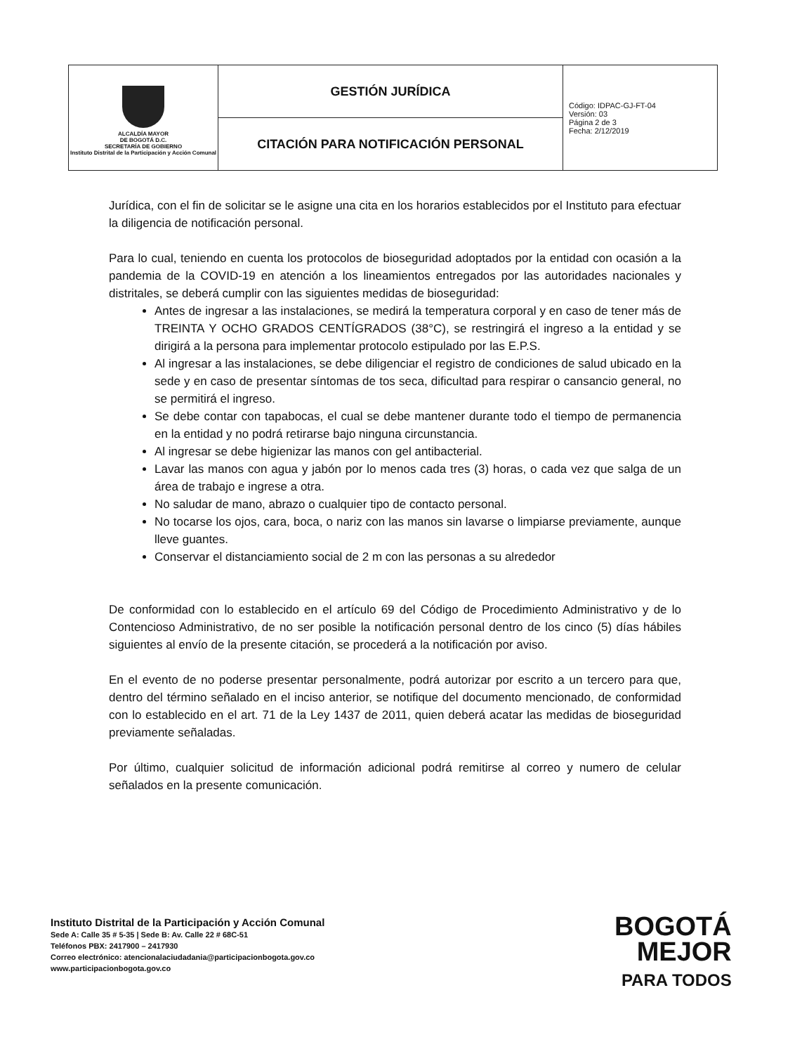| ALCALDÍA MAYOR DE BOGOTÁ D.C. SECRETARÍA DE GOBIERNO Instituto Distrital de la Participación y Acción Comunal | GESTIÓN JURÍDICA | Código: IDPAC-GJ-FT-04 Versión: 03 Página 2 de 3 Fecha: 2/12/2019 |
| | CITACIÓN PARA NOTIFICACIÓN PERSONAL | |
Jurídica, con el fin de solicitar se le asigne una cita en los horarios establecidos por el Instituto para efectuar la diligencia de notificación personal.
Para lo cual, teniendo en cuenta los protocolos de bioseguridad adoptados por la entidad con ocasión a la pandemia de la COVID-19 en atención a los lineamientos entregados por las autoridades nacionales y distritales, se deberá cumplir con las siguientes medidas de bioseguridad:
Antes de ingresar a las instalaciones, se medirá la temperatura corporal y en caso de tener más de TREINTA Y OCHO GRADOS CENTÍGRADOS (38°C), se restringirá el ingreso a la entidad y se dirigirá a la persona para implementar protocolo estipulado por las E.P.S.
Al ingresar a las instalaciones, se debe diligenciar el registro de condiciones de salud ubicado en la sede y en caso de presentar síntomas de tos seca, dificultad para respirar o cansancio general, no se permitirá el ingreso.
Se debe contar con tapabocas, el cual se debe mantener durante todo el tiempo de permanencia en la entidad y no podrá retirarse bajo ninguna circunstancia.
Al ingresar se debe higienizar las manos con gel antibacterial.
Lavar las manos con agua y jabón por lo menos cada tres (3) horas, o cada vez que salga de un área de trabajo e ingrese a otra.
No saludar de mano, abrazo o cualquier tipo de contacto personal.
No tocarse los ojos, cara, boca, o nariz con las manos sin lavarse o limpiarse previamente, aunque lleve guantes.
Conservar el distanciamiento social de 2 m con las personas a su alrededor
De conformidad con lo establecido en el artículo 69 del Código de Procedimiento Administrativo y de lo Contencioso Administrativo, de no ser posible la notificación personal dentro de los cinco (5) días hábiles siguientes al envío de la presente citación, se procederá a la notificación por aviso.
En el evento de no poderse presentar personalmente, podrá autorizar por escrito a un tercero para que, dentro del término señalado en el inciso anterior, se notifique del documento mencionado, de conformidad con lo establecido en el art. 71 de la Ley 1437 de 2011, quien deberá acatar las medidas de bioseguridad previamente señaladas.
Por último, cualquier solicitud de información adicional podrá remitirse al correo y numero de celular señalados en la presente comunicación.
Instituto Distrital de la Participación y Acción Comunal
Sede A: Calle 35 # 5-35 | Sede B: Av. Calle 22 # 68C-51
Teléfonos PBX: 2417900 – 2417930
Correo electrónico: atencionalaciudadania@participacionbogota.gov.co
www.participacionbogota.gov.co
BOGOTÁ
MEJOR
PARA TODOS